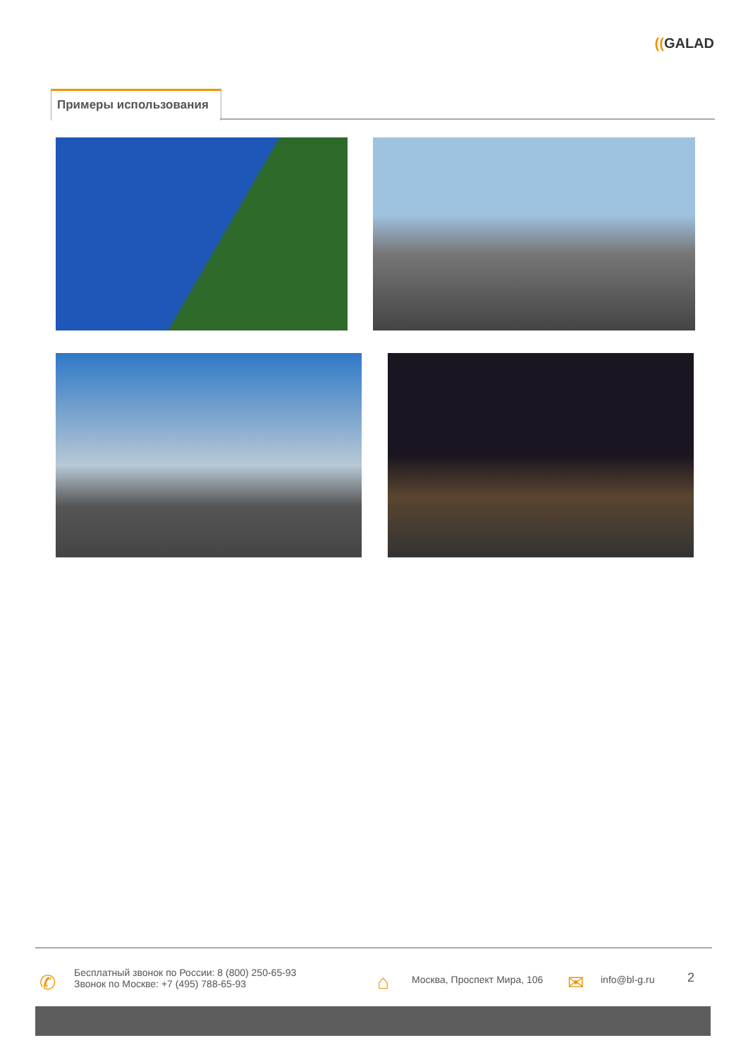((GALAD
Примеры использования
✆
Бесплатный звонок по России: 8 (800) 250-65-93
Звонок по Москве: +7 (495) 788-65-93
⌂ Москва, Проспект Мира, 106 ✉ info@bl-g.ru 2